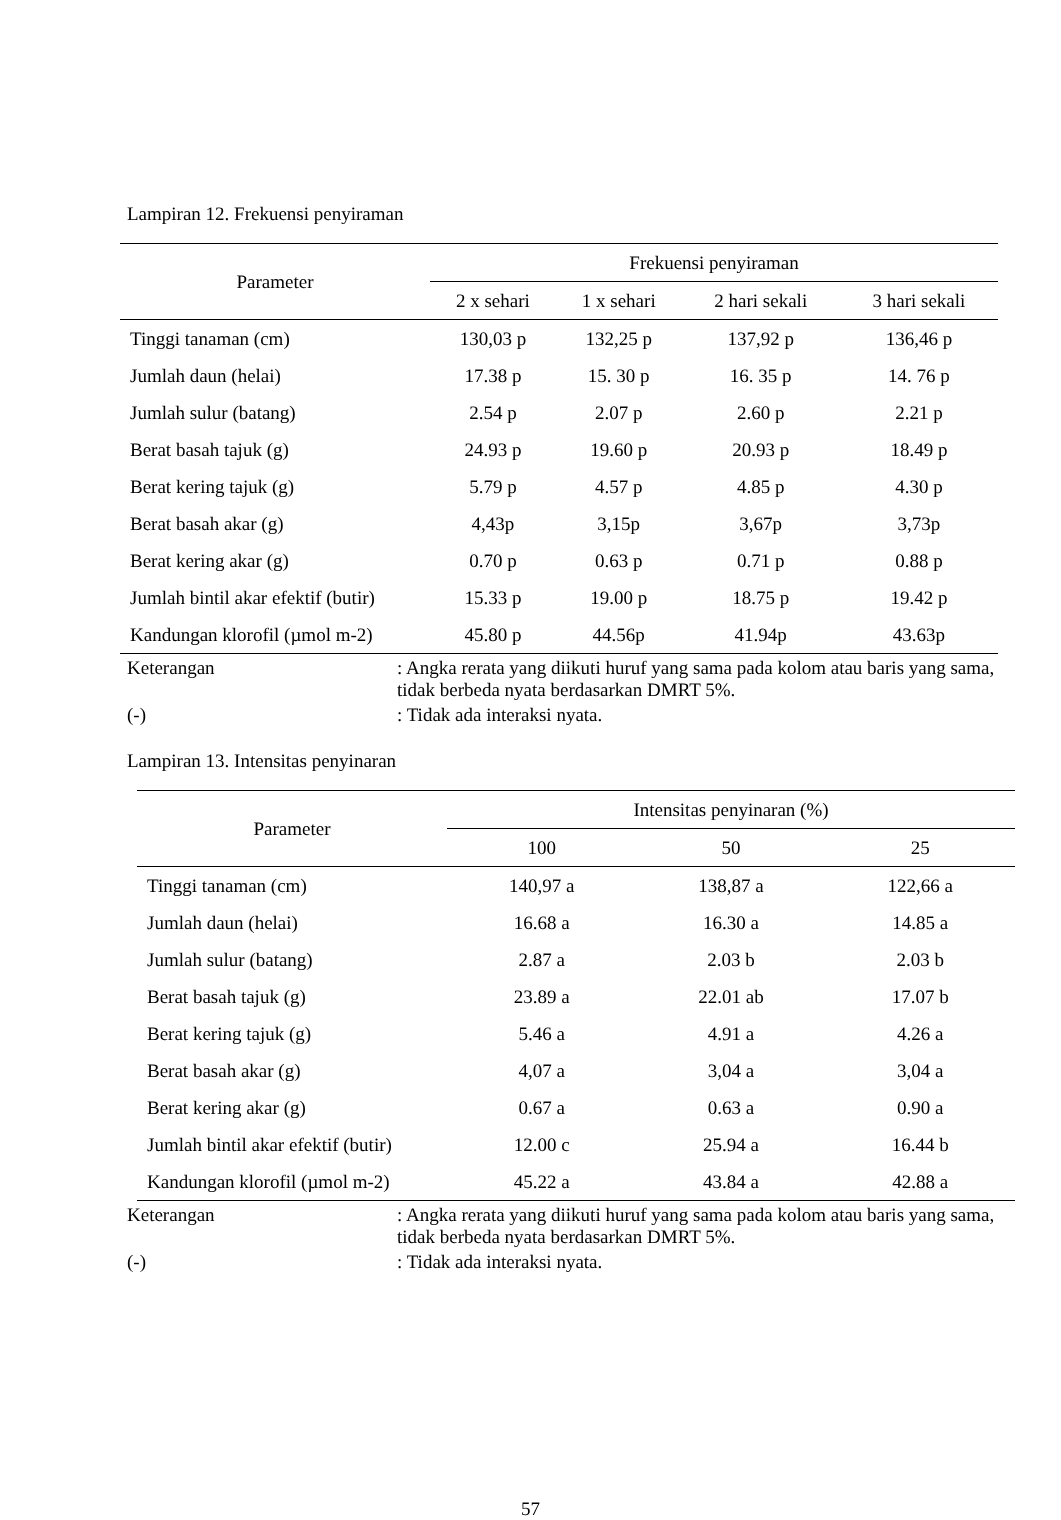Lampiran 12. Frekuensi penyiraman
| Parameter | Frekuensi penyiraman | | | |
| --- | --- | --- | --- | --- |
| | 2 x sehari | 1 x sehari | 2 hari sekali | 3 hari sekali |
| Tinggi tanaman (cm) | 130,03 p | 132,25 p | 137,92 p | 136,46 p |
| Jumlah daun (helai) | 17.38 p | 15. 30 p | 16. 35 p | 14. 76 p |
| Jumlah sulur (batang) | 2.54 p | 2.07 p | 2.60 p | 2.21 p |
| Berat basah tajuk (g) | 24.93 p | 19.60 p | 20.93 p | 18.49 p |
| Berat kering tajuk (g) | 5.79 p | 4.57 p | 4.85 p | 4.30 p |
| Berat basah akar (g) | 4,43p | 3,15p | 3,67p | 3,73p |
| Berat kering akar (g) | 0.70 p | 0.63 p | 0.71 p | 0.88 p |
| Jumlah bintil akar efektif (butir) | 15.33 p | 19.00 p | 18.75 p | 19.42 p |
| Kandungan klorofil (µmol m-2) | 45.80 p | 44.56p | 41.94p | 43.63p |
Keterangan : Angka rerata yang diikuti huruf yang sama pada kolom atau baris yang sama, tidak berbeda nyata berdasarkan DMRT 5%.
(-) : Tidak ada interaksi nyata.
Lampiran 13. Intensitas penyinaran
| Parameter | Intensitas penyinaran (%) | | |
| --- | --- | --- | --- |
| | 100 | 50 | 25 |
| Tinggi tanaman (cm) | 140,97 a | 138,87 a | 122,66 a |
| Jumlah daun (helai) | 16.68 a | 16.30 a | 14.85 a |
| Jumlah sulur (batang) | 2.87 a | 2.03 b | 2.03 b |
| Berat basah tajuk (g) | 23.89 a | 22.01 ab | 17.07 b |
| Berat kering tajuk (g) | 5.46 a | 4.91 a | 4.26 a |
| Berat basah akar (g) | 4,07 a | 3,04 a | 3,04 a |
| Berat kering akar (g) | 0.67 a | 0.63 a | 0.90 a |
| Jumlah bintil akar efektif (butir) | 12.00 c | 25.94 a | 16.44 b |
| Kandungan klorofil (µmol m-2) | 45.22 a | 43.84 a | 42.88 a |
Keterangan : Angka rerata yang diikuti huruf yang sama pada kolom atau baris yang sama, tidak berbeda nyata berdasarkan DMRT 5%.
(-) : Tidak ada interaksi nyata.
57